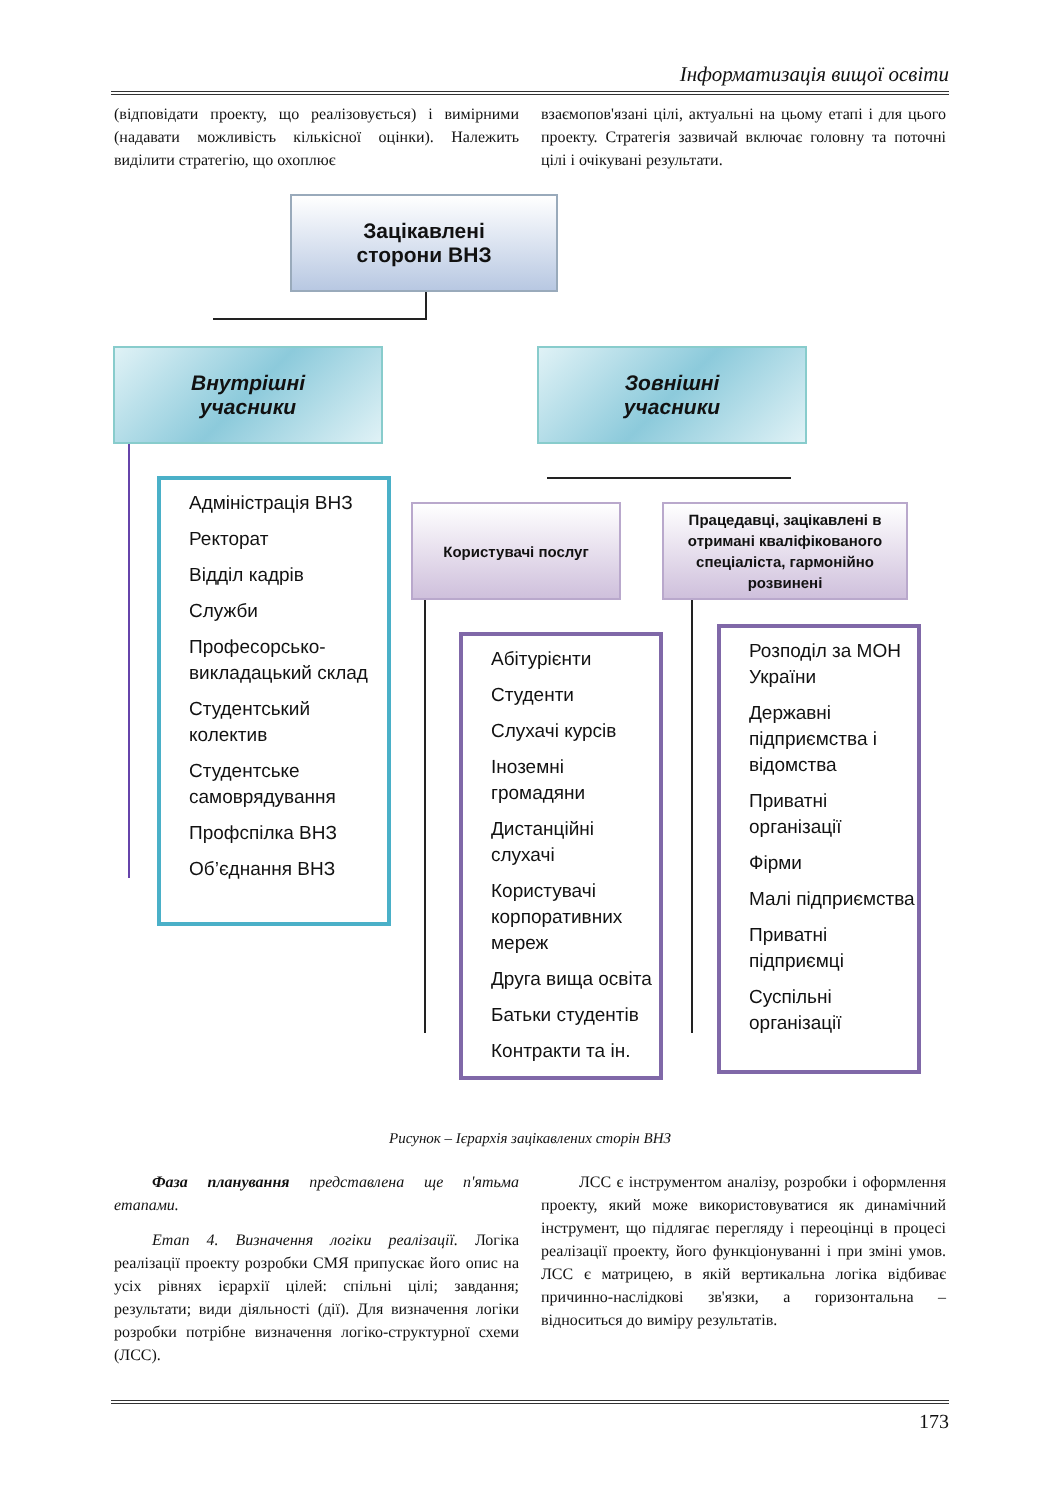Інформатизація вищої освіти
(відповідати проекту, що реалізовується) і вимірними (надавати можливість кількісної оцінки). Належить виділити стратегію, що охоплює
взаємопов'язані цілі, актуальні на цьому етапі і для цього проекту. Стратегія зазвичай включає головну та поточні цілі і очікувані результати.
Зацікавлені
сторони ВНЗ
Внутрішні
учасники
Зовнішні
учасники
Користувачі послуг
Працедавці, зацікавлені в отримані кваліфікованого спеціаліста, гармонійно розвинені
Адміністрація ВНЗ
Ректорат
Відділ кадрів
Служби
Професорсько-викладацький склад
Студентський колектив
Студентське самоврядування
Профспілка ВНЗ
Об’єднання ВНЗ
Абітурієнти
Студенти
Слухачі курсів
Іноземні громадяни
Дистанційні слухачі
Користувачі корпоративних мереж
Друга вища освіта
Батьки студентів
Контракти та ін.
Розподіл за МОН України
Державні підприємства і відомства
Приватні організації
Фірми
Малі підприємства
Приватні підприємці
Суспільні організації
Рисунок – Ієрархія зацікавлених сторін ВНЗ
Фаза планування представлена ще п'ятьма етапами.
Етап 4. Визначення логіки реалізації. Логіка реалізації проекту розробки СМЯ припускає його опис на усіх рівнях ієрархії цілей: спільні цілі; завдання; результати; види діяльності (дії). Для визначення логіки розробки потрібне визначення логіко-структурної схеми (ЛСС).
ЛСС є інструментом аналізу, розробки і оформлення проекту, який може використовуватися як динамічний інструмент, що підлягає перегляду і переоцінці в процесі реалізації проекту, його функціонуванні і при зміні умов. ЛСС є матрицею, в якій вертикальна логіка відбиває причинно-наслідкові зв'язки, а горизонтальна – відноситься до виміру результатів.
173